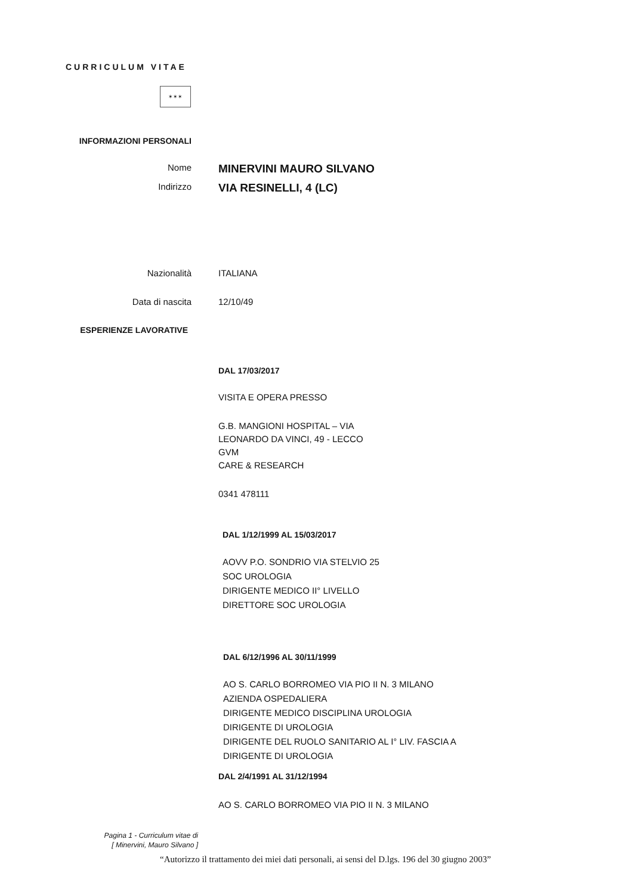CURRICULUM VITAE
✶✶✶
INFORMAZIONI PERSONALI
Nome
MINERVINI MAURO SILVANO
Indirizzo
VIA RESINELLI, 4 (LC)
Nazionalità ITALIANA
Data di nascita 12/10/49
ESPERIENZE LAVORATIVE
DAL 17/03/2017
VISITA E OPERA PRESSO
G.B. MANGIONI HOSPITAL – VIA
LEONARDO DA VINCI, 49 - LECCO
GVM
CARE & RESEARCH
0341 478111
DAL 1/12/1999 AL 15/03/2017
AOVV P.O. SONDRIO VIA STELVIO 25
SOC UROLOGIA
DIRIGENTE MEDICO II° LIVELLO
DIRETTORE SOC UROLOGIA
DAL 6/12/1996 AL 30/11/1999
AO S. CARLO BORROMEO VIA PIO II N. 3 MILANO
AZIENDA OSPEDALIERA
DIRIGENTE MEDICO DISCIPLINA UROLOGIA
DIRIGENTE DI UROLOGIA
DIRIGENTE DEL RUOLO SANITARIO AL I° LIV. FASCIA A
DIRIGENTE DI UROLOGIA
DAL 2/4/1991 AL 31/12/1994
AO S. CARLO BORROMEO VIA PIO II N. 3 MILANO
Pagina 1 - Curriculum vitae di
[ Minervini, Mauro Silvano ]
“Autorizzo il trattamento dei miei dati personali, ai sensi del D.lgs. 196 del 30 giugno 2003”